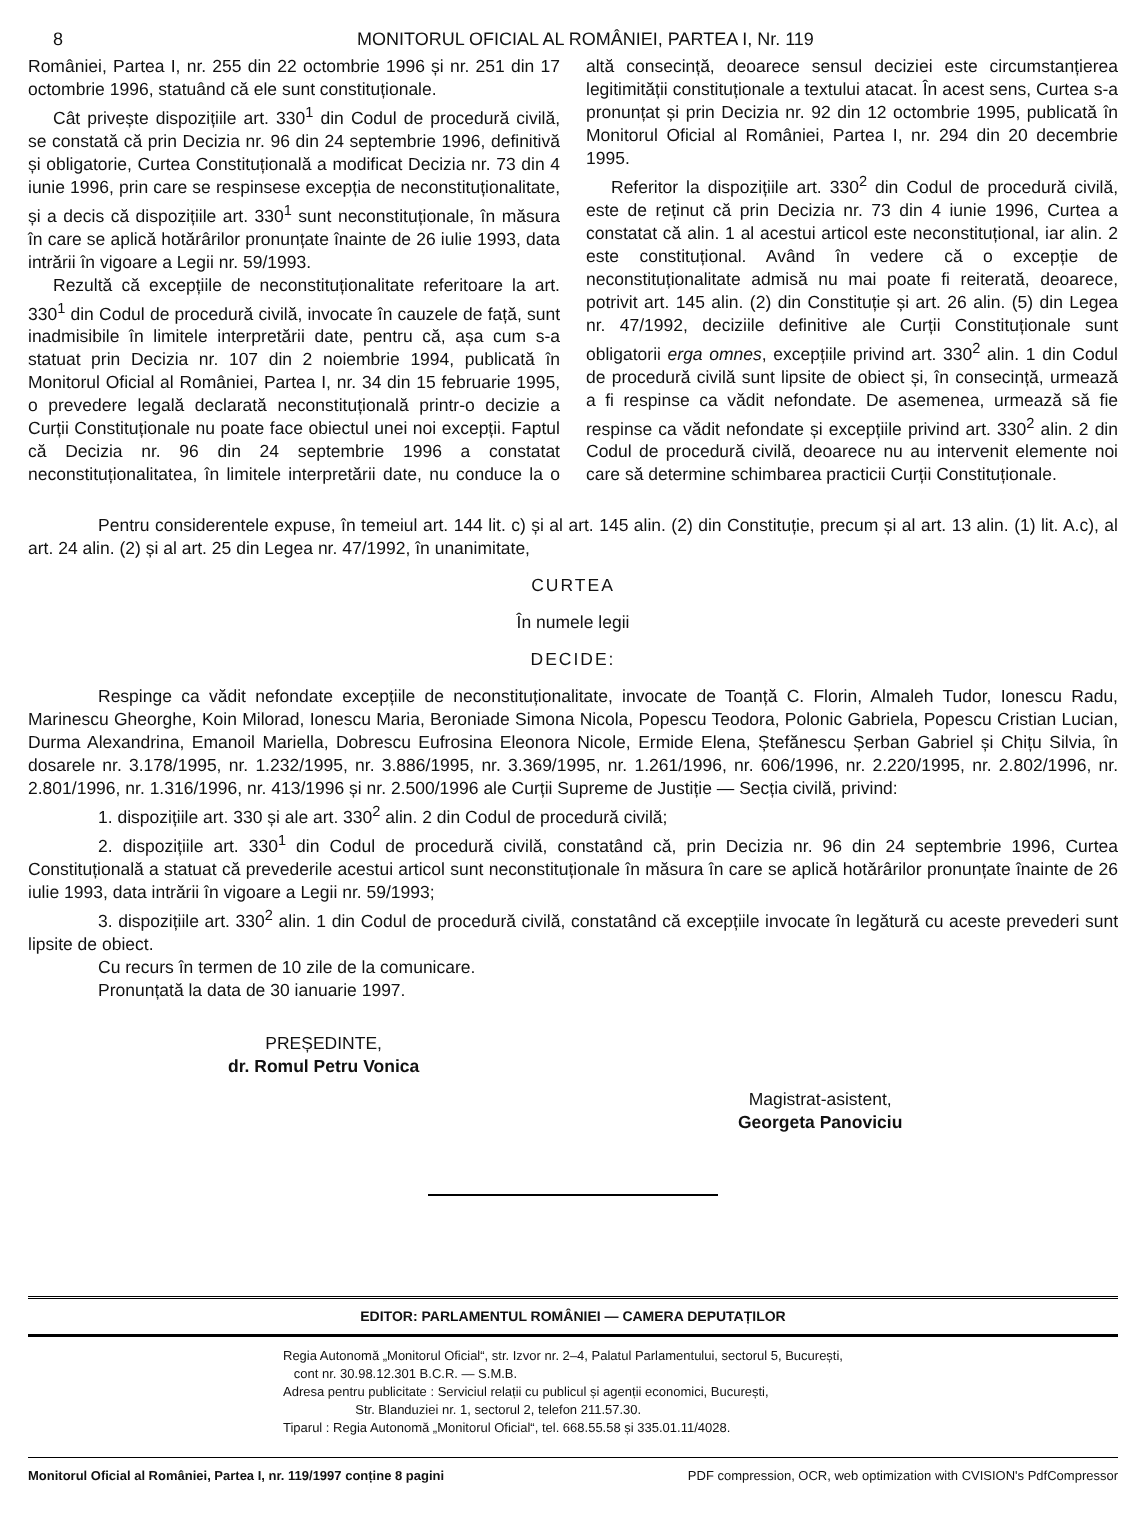8 MONITORUL OFICIAL AL ROMÂNIEI, PARTEA I, Nr. 119
României, Partea I, nr. 255 din 22 octombrie 1996 și nr. 251 din 17 octombrie 1996, statuând că ele sunt constituționale.
Cât privește dispozițiile art. 330<sup>1</sup> din Codul de procedură civilă, se constată că prin Decizia nr. 96 din 24 septembrie 1996, definitivă și obligatorie, Curtea Constituțională a modificat Decizia nr. 73 din 4 iunie 1996, prin care se respinsese excepția de neconstituționalitate, și a decis că dispozițiile art. 330<sup>1</sup> sunt neconstituționale, în măsura în care se aplică hotărârilor pronunțate înainte de 26 iulie 1993, data intrării în vigoare a Legii nr. 59/1993.
Rezultă că excepțiile de neconstituționalitate referitoare la art. 330<sup>1</sup> din Codul de procedură civilă, invocate în cauzele de față, sunt inadmisibile în limitele interpretării date, pentru că, așa cum s-a statuat prin Decizia nr. 107 din 2 noiembrie 1994, publicată în Monitorul Oficial al României, Partea I, nr. 34 din 15 februarie 1995, o prevedere legală declarată neconstituțională printr-o decizie a Curții Constituționale nu poate face obiectul unei noi excepții. Faptul că Decizia nr. 96 din 24 septembrie 1996 a constatat neconstituționalitatea, în limitele interpretării date, nu conduce la o altă consecință, deoarece sensul deciziei este circumstanțierea legitimității constituționale a textului atacat. În acest sens, Curtea s-a pronunțat și prin Decizia nr. 92 din 12 octombrie 1995, publicată în Monitorul Oficial al României, Partea I, nr. 294 din 20 decembrie 1995.
Referitor la dispozițiile art. 330<sup>2</sup> din Codul de procedură civilă, este de reținut că prin Decizia nr. 73 din 4 iunie 1996, Curtea a constatat că alin. 1 al acestui articol este neconstituțional, iar alin. 2 este constituțional. Având în vedere că o excepție de neconstituționalitate admisă nu mai poate fi reiterată, deoarece, potrivit art. 145 alin. (2) din Constituție și art. 26 alin. (5) din Legea nr. 47/1992, deciziile definitive ale Curții Constituționale sunt obligatorii erga omnes, excepțiile privind art. 330<sup>2</sup> alin. 1 din Codul de procedură civilă sunt lipsite de obiect și, în consecință, urmează a fi respinse ca vădit nefondate. De asemenea, urmează să fie respinse ca vădit nefondate și excepțiile privind art. 330<sup>2</sup> alin. 2 din Codul de procedură civilă, deoarece nu au intervenit elemente noi care să determine schimbarea practicii Curții Constituționale.
Pentru considerentele expuse, în temeiul art. 144 lit. c) și al art. 145 alin. (2) din Constituție, precum și al art. 13 alin. (1) lit. A.c), al art. 24 alin. (2) și al art. 25 din Legea nr. 47/1992, în unanimitate,
CURTEA
În numele legii
DECIDE:
Respinge ca vădit nefondate excepțiile de neconstituționalitate, invocate de Toanță C. Florin, Almaleh Tudor, Ionescu Radu, Marinescu Gheorghe, Koin Milorad, Ionescu Maria, Beroniade Simona Nicola, Popescu Teodora, Polonic Gabriela, Popescu Cristian Lucian, Durma Alexandrina, Emanoil Mariella, Dobrescu Eufrosina Eleonora Nicole, Ermide Elena, Ștefănescu Șerban Gabriel și Chițu Silvia, în dosarele nr. 3.178/1995, nr. 1.232/1995, nr. 3.886/1995, nr. 3.369/1995, nr. 1.261/1996, nr. 606/1996, nr. 2.220/1995, nr. 2.802/1996, nr. 2.801/1996, nr. 1.316/1996, nr. 413/1996 și nr. 2.500/1996 ale Curții Supreme de Justiție — Secția civilă, privind:
1. dispozițiile art. 330 și ale art. 330<sup>2</sup> alin. 2 din Codul de procedură civilă;
2. dispozițiile art. 330<sup>1</sup> din Codul de procedură civilă, constatând că, prin Decizia nr. 96 din 24 septembrie 1996, Curtea Constituțională a statuat că prevederile acestui articol sunt neconstituționale în măsura în care se aplică hotărârilor pronunțate înainte de 26 iulie 1993, data intrării în vigoare a Legii nr. 59/1993;
3. dispozițiile art. 330<sup>2</sup> alin. 1 din Codul de procedură civilă, constatând că excepțiile invocate în legătură cu aceste prevederi sunt lipsite de obiect.
Cu recurs în termen de 10 zile de la comunicare.
Pronunțată la data de 30 ianuarie 1997.
PREȘEDINTE,
dr. Romul Petru Vonica
Magistrat-asistent,
Georgeta Panoviciu
EDITOR: PARLAMENTUL ROMÂNIEI — CAMERA DEPUTAȚILOR
Regia Autonomă „Monitorul Oficial“, str. Izvor nr. 2–4, Palatul Parlamentului, sectorul 5, București,
cont nr. 30.98.12.301 B.C.R. — S.M.B.
Adresa pentru publicitate : Serviciul relații cu publicul și agenții economici, București,
Str. Blanduziei nr. 1, sectorul 2, telefon 211.57.30.
Tiparul : Regia Autonomă „Monitorul Oficial“, tel. 668.55.58 și 335.01.11/4028.
Monitorul Oficial al României, Partea I, nr. 119/1997 conține 8 pagini PDF compression, OCR, web optimization with CVISION's PdfCompressor